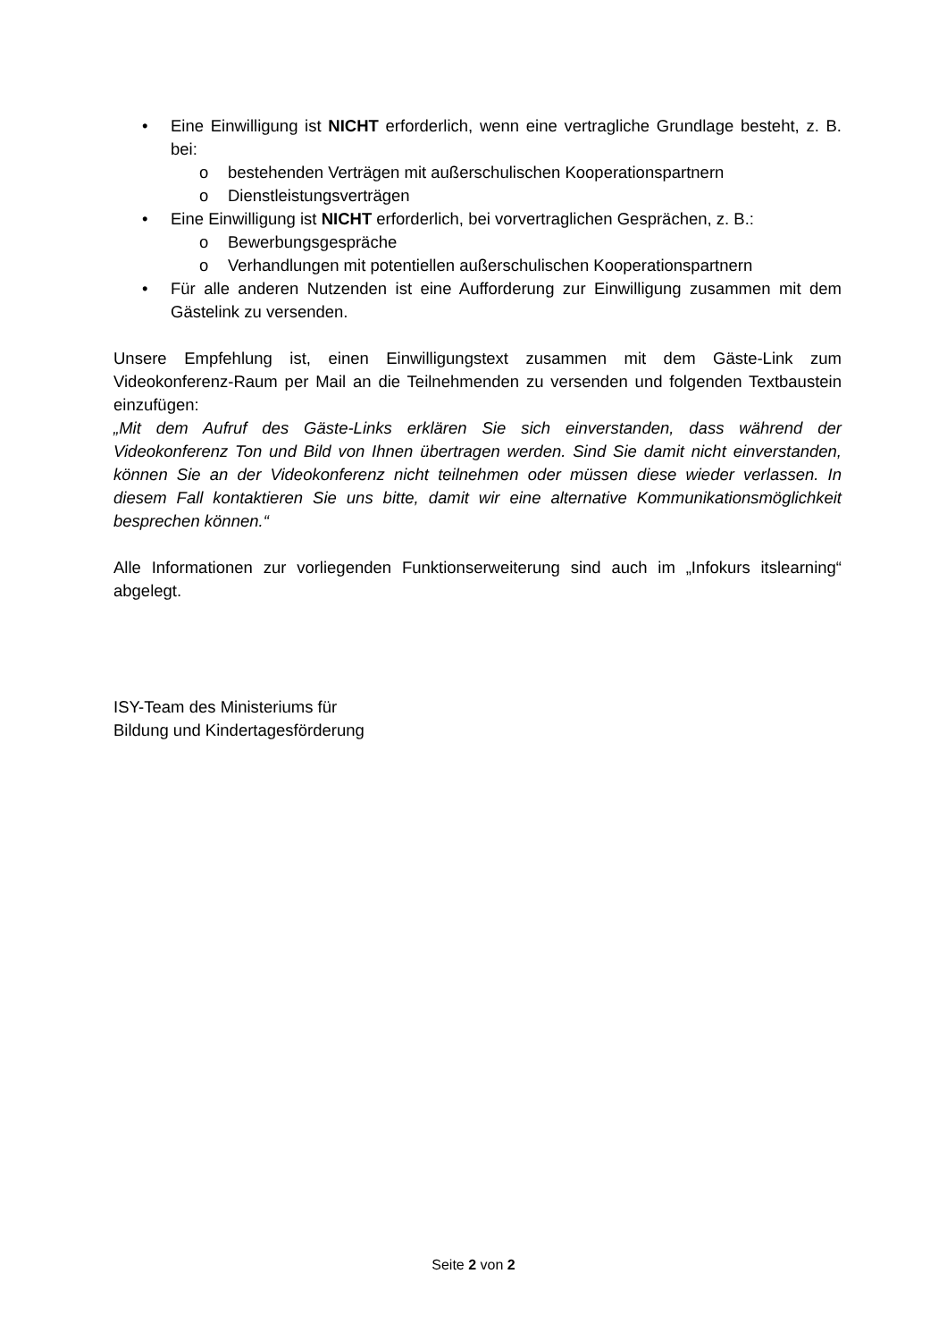• Eine Einwilligung ist NICHT erforderlich, wenn eine vertragliche Grundlage besteht, z. B. bei:
o bestehenden Verträgen mit außerschulischen Kooperationspartnern
o Dienstleistungsverträgen
• Eine Einwilligung ist NICHT erforderlich, bei vorvertraglichen Gesprächen, z. B.:
o Bewerbungsgespräche
o Verhandlungen mit potentiellen außerschulischen Kooperationspartnern
• Für alle anderen Nutzenden ist eine Aufforderung zur Einwilligung zusammen mit dem Gästelink zu versenden.
Unsere Empfehlung ist, einen Einwilligungstext zusammen mit dem Gäste-Link zum Videokonferenz-Raum per Mail an die Teilnehmenden zu versenden und folgenden Textbaustein einzufügen:
„Mit dem Aufruf des Gäste-Links erklären Sie sich einverstanden, dass während der Videokonferenz Ton und Bild von Ihnen übertragen werden. Sind Sie damit nicht einverstanden, können Sie an der Videokonferenz nicht teilnehmen oder müssen diese wieder verlassen. In diesem Fall kontaktieren Sie uns bitte, damit wir eine alternative Kommunikationsmöglichkeit besprechen können.“
Alle Informationen zur vorliegenden Funktionserweiterung sind auch im „Infokurs itslearning“ abgelegt.
ISY-Team des Ministeriums für
Bildung und Kindertagesförderung
Seite 2 von 2